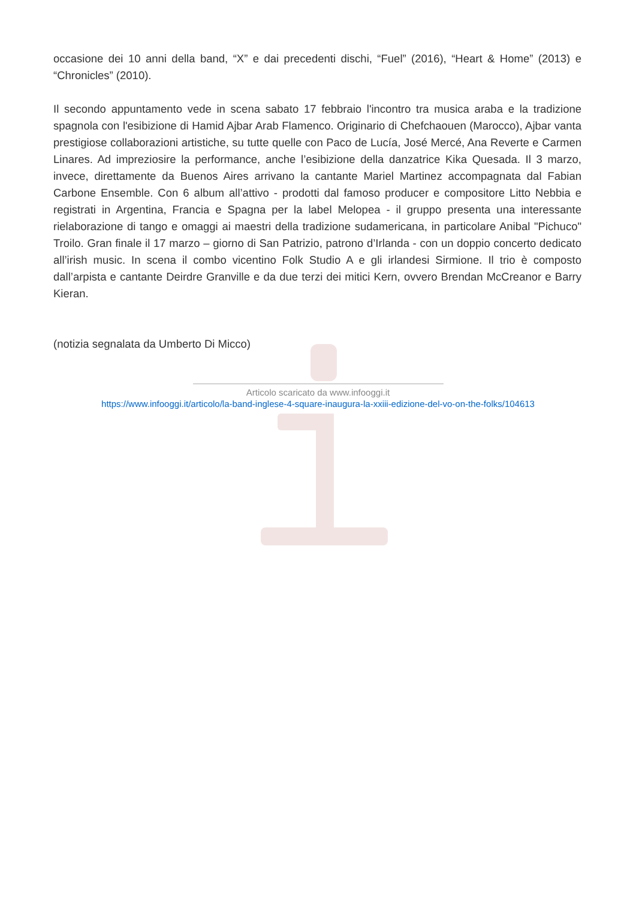occasione dei 10 anni della band, “X” e dai precedenti dischi, “Fuel” (2016), “Heart & Home” (2013) e “Chronicles” (2010).
Il secondo appuntamento vede in scena sabato 17 febbraio l'incontro tra musica araba e la tradizione spagnola con l'esibizione di Hamid Ajbar Arab Flamenco. Originario di Chefchaouen (Marocco), Ajbar vanta prestigiose collaborazioni artistiche, su tutte quelle con Paco de Lucía, José Mercé, Ana Reverte e Carmen Linares. Ad impreziosire la performance, anche l’esibizione della danzatrice Kika Quesada. Il 3 marzo, invece, direttamente da Buenos Aires arrivano la cantante Mariel Martinez accompagnata dal Fabian Carbone Ensemble. Con 6 album all’attivo - prodotti dal famoso producer e compositore Litto Nebbia e registrati in Argentina, Francia e Spagna per la label Melopea - il gruppo presenta una interessante rielaborazione di tango e omaggi ai maestri della tradizione sudamericana, in particolare Anibal "Pichuco" Troilo. Gran finale il 17 marzo – giorno di San Patrizio, patrono d’Irlanda - con un doppio concerto dedicato all’irish music. In scena il combo vicentino Folk Studio A e gli irlandesi Sirmione. Il trio è composto dall’arpista e cantante Deirdre Granville e da due terzi dei mitici Kern, ovvero Brendan McCreanor e Barry Kieran.
(notizia segnalata da Umberto Di Micco)
Articolo scaricato da www.infooggi.it
https://www.infooggi.it/articolo/la-band-inglese-4-square-inaugura-la-xxiii-edizione-del-vo-on-the-folks/104613